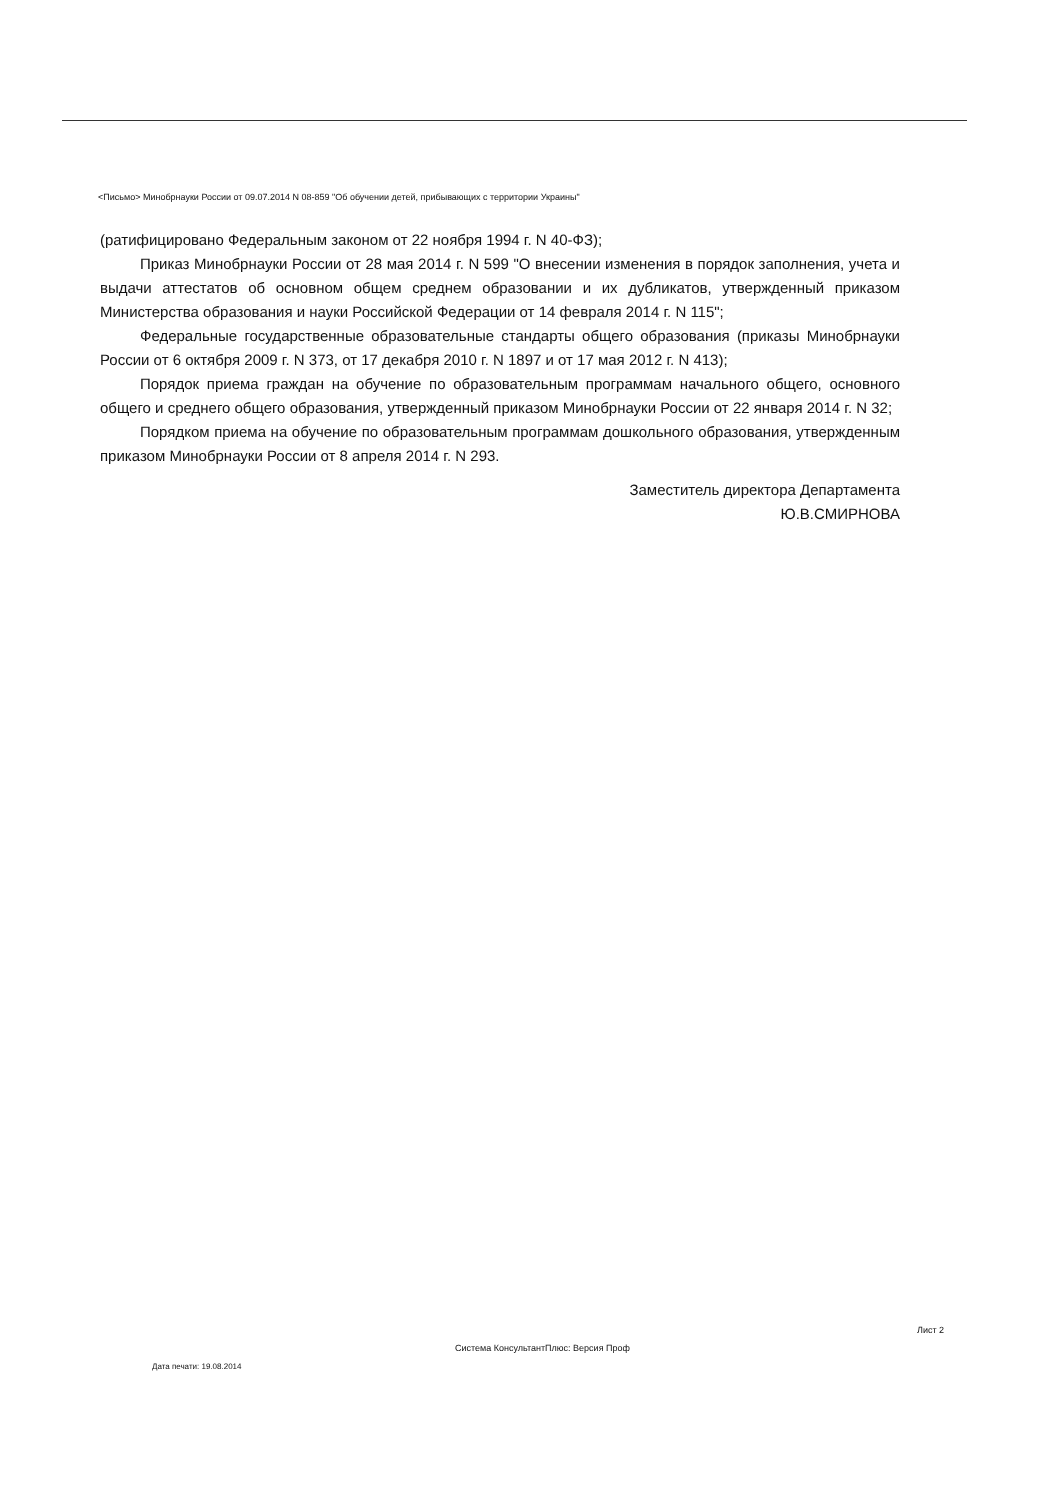<Письмо> Минобрнауки России от 09.07.2014 N 08-859 "Об обучении детей, прибывающих с территории Украины"
(ратифицировано Федеральным законом от 22 ноября 1994 г. N 40-ФЗ);
Приказ Минобрнауки России от 28 мая 2014 г. N 599 "О внесении изменения в порядок заполнения, учета и выдачи аттестатов об основном общем среднем образовании и их дубликатов, утвержденный приказом Министерства образования и науки Российской Федерации от 14 февраля 2014 г. N 115";
Федеральные государственные образовательные стандарты общего образования (приказы Минобрнауки России от 6 октября 2009 г. N 373, от 17 декабря 2010 г. N 1897 и от 17 мая 2012 г. N 413);
Порядок приема граждан на обучение по образовательным программам начального общего, основного общего и среднего общего образования, утвержденный приказом Минобрнауки России от 22 января 2014 г. N 32;
Порядком приема на обучение по образовательным программам дошкольного образования, утвержденным приказом Минобрнауки России от 8 апреля 2014 г. N 293.
Заместитель директора Департамента
Ю.В.СМИРНОВА
Лист 2
Система КонсультантПлюс: Версия Проф
Дата печати: 19.08.2014